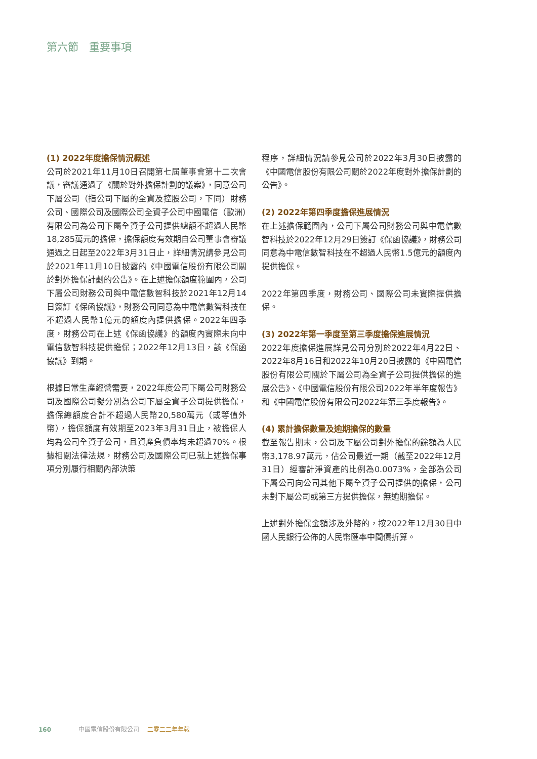第六節　重要事項
(1) 2022年度擔保情況概述
公司於2021年11月10日召開第七屆董事會第十二次會議，審議通過了《關於對外擔保計劃的議案》，同意公司下屬公司（指公司下屬的全資及控股公司，下同）財務公司、國際公司及國際公司全資子公司中國電信（歐洲）有限公司為公司下屬全資子公司提供總額不超過人民幣18,285萬元的擔保，擔保額度有效期自公司董事會審議通過之日起至2022年3月31日止，詳細情況請參見公司於2021年11月10日披露的《中國電信股份有限公司關於對外擔保計劃的公告》。在上述擔保額度範圍內，公司下屬公司財務公司與中電信數智科技於2021年12月14日簽訂《保函協議》，財務公司同意為中電信數智科技在不超過人民幣1億元的額度內提供擔保。2022年四季度，財務公司在上述《保函協議》的額度內實際未向中電信數智科技提供擔保；2022年12月13日，該《保函協議》到期。
根據日常生產經營需要，2022年度公司下屬公司財務公司及國際公司擬分別為公司下屬全資子公司提供擔保，擔保總額度合計不超過人民幣20,580萬元（或等值外幣），擔保額度有效期至2023年3月31日止，被擔保人均為公司全資子公司，且資產負債率均未超過70%。根據相關法律法規，財務公司及國際公司已就上述擔保事項分別履行相關內部決策
程序，詳細情況請參見公司於2022年3月30日披露的《中國電信股份有限公司關於2022年度對外擔保計劃的公告》。
(2) 2022年第四季度擔保進展情況
在上述擔保範圍內，公司下屬公司財務公司與中電信數智科技於2022年12月29日簽訂《保函協議》，財務公司同意為中電信數智科技在不超過人民幣1.5億元的額度內提供擔保。
2022年第四季度，財務公司、國際公司未實際提供擔保。
(3) 2022年第一季度至第三季度擔保進展情況
2022年度擔保進展詳見公司分別於2022年4月22日、2022年8月16日和2022年10月20日披露的《中國電信股份有限公司關於下屬公司為全資子公司提供擔保的進展公告》、《中國電信股份有限公司2022年半年度報告》和《中國電信股份有限公司2022年第三季度報告》。
(4) 累計擔保數量及逾期擔保的數量
截至報告期末，公司及下屬公司對外擔保的餘額為人民幣3,178.97萬元，佔公司最近一期（截至2022年12月31日）經審計淨資產的比例為0.0073%，全部為公司下屬公司向公司其他下屬全資子公司提供的擔保，公司未對下屬公司或第三方提供擔保，無逾期擔保。
上述對外擔保金額涉及外幣的，按2022年12月30日中國人民銀行公佈的人民幣匯率中間價折算。
160 中國電信股份有限公司 二零二二年年報